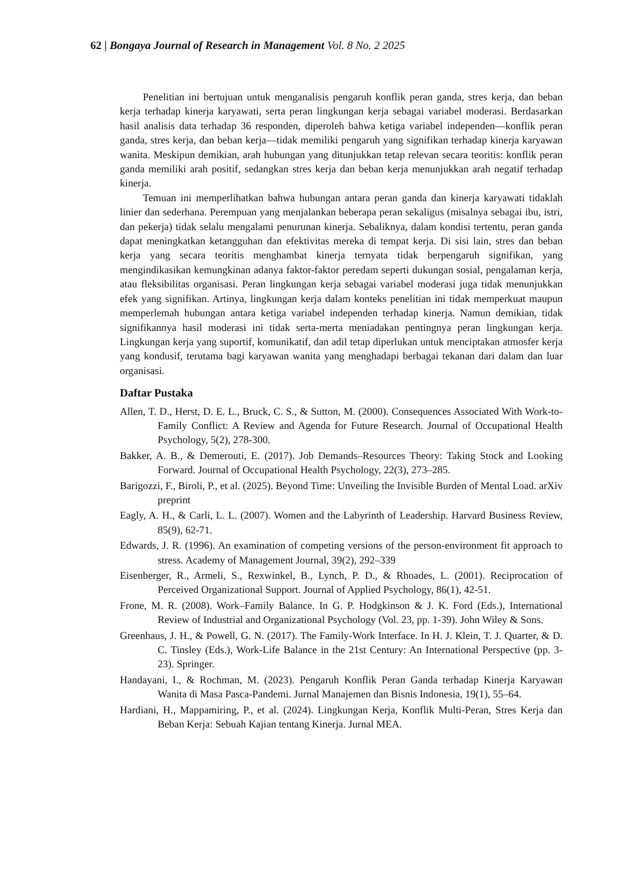62 | Bongaya Journal of Research in Management Vol. 8 No. 2 2025
Penelitian ini bertujuan untuk menganalisis pengaruh konflik peran ganda, stres kerja, dan beban kerja terhadap kinerja karyawati, serta peran lingkungan kerja sebagai variabel moderasi. Berdasarkan hasil analisis data terhadap 36 responden, diperoleh bahwa ketiga variabel independen—konflik peran ganda, stres kerja, dan beban kerja—tidak memiliki pengaruh yang signifikan terhadap kinerja karyawan wanita. Meskipun demikian, arah hubungan yang ditunjukkan tetap relevan secara teoritis: konflik peran ganda memiliki arah positif, sedangkan stres kerja dan beban kerja menunjukkan arah negatif terhadap kinerja.
Temuan ini memperlihatkan bahwa hubungan antara peran ganda dan kinerja karyawati tidaklah linier dan sederhana. Perempuan yang menjalankan beberapa peran sekaligus (misalnya sebagai ibu, istri, dan pekerja) tidak selalu mengalami penurunan kinerja. Sebaliknya, dalam kondisi tertentu, peran ganda dapat meningkatkan ketangguhan dan efektivitas mereka di tempat kerja. Di sisi lain, stres dan beban kerja yang secara teoritis menghambat kinerja ternyata tidak berpengaruh signifikan, yang mengindikasikan kemungkinan adanya faktor-faktor peredam seperti dukungan sosial, pengalaman kerja, atau fleksibilitas organisasi. Peran lingkungan kerja sebagai variabel moderasi juga tidak menunjukkan efek yang signifikan. Artinya, lingkungan kerja dalam konteks penelitian ini tidak memperkuat maupun memperlemah hubungan antara ketiga variabel independen terhadap kinerja. Namun demikian, tidak signifikannya hasil moderasi ini tidak serta-merta meniadakan pentingnya peran lingkungan kerja. Lingkungan kerja yang suportif, komunikatif, dan adil tetap diperlukan untuk menciptakan atmosfer kerja yang kondusif, terutama bagi karyawan wanita yang menghadapi berbagai tekanan dari dalam dan luar organisasi.
Daftar Pustaka
Allen, T. D., Herst, D. E. L., Bruck, C. S., & Sutton, M. (2000). Consequences Associated With Work-to-Family Conflict: A Review and Agenda for Future Research. Journal of Occupational Health Psychology, 5(2), 278-300.
Bakker, A. B., & Demerouti, E. (2017). Job Demands–Resources Theory: Taking Stock and Looking Forward. Journal of Occupational Health Psychology, 22(3), 273–285.
Barigozzi, F., Biroli, P., et al. (2025). Beyond Time: Unveiling the Invisible Burden of Mental Load. arXiv preprint
Eagly, A. H., & Carli, L. L. (2007). Women and the Labyrinth of Leadership. Harvard Business Review, 85(9), 62-71.
Edwards, J. R. (1996). An examination of competing versions of the person-environment fit approach to stress. Academy of Management Journal, 39(2), 292–339
Eisenberger, R., Armeli, S., Rexwinkel, B., Lynch, P. D., & Rhoades, L. (2001). Reciprocation of Perceived Organizational Support. Journal of Applied Psychology, 86(1), 42-51.
Frone, M. R. (2008). Work–Family Balance. In G. P. Hodgkinson & J. K. Ford (Eds.), International Review of Industrial and Organizational Psychology (Vol. 23, pp. 1-39). John Wiley & Sons.
Greenhaus, J. H., & Powell, G. N. (2017). The Family-Work Interface. In H. J. Klein, T. J. Quarter, & D. C. Tinsley (Eds.), Work-Life Balance in the 21st Century: An International Perspective (pp. 3-23). Springer.
Handayani, I., & Rochman, M. (2023). Pengaruh Konflik Peran Ganda terhadap Kinerja Karyawan Wanita di Masa Pasca-Pandemi. Jurnal Manajemen dan Bisnis Indonesia, 19(1), 55–64.
Hardiani, H., Mappamiring, P., et al. (2024). Lingkungan Kerja, Konflik Multi-Peran, Stres Kerja dan Beban Kerja: Sebuah Kajian tentang Kinerja. Jurnal MEA.